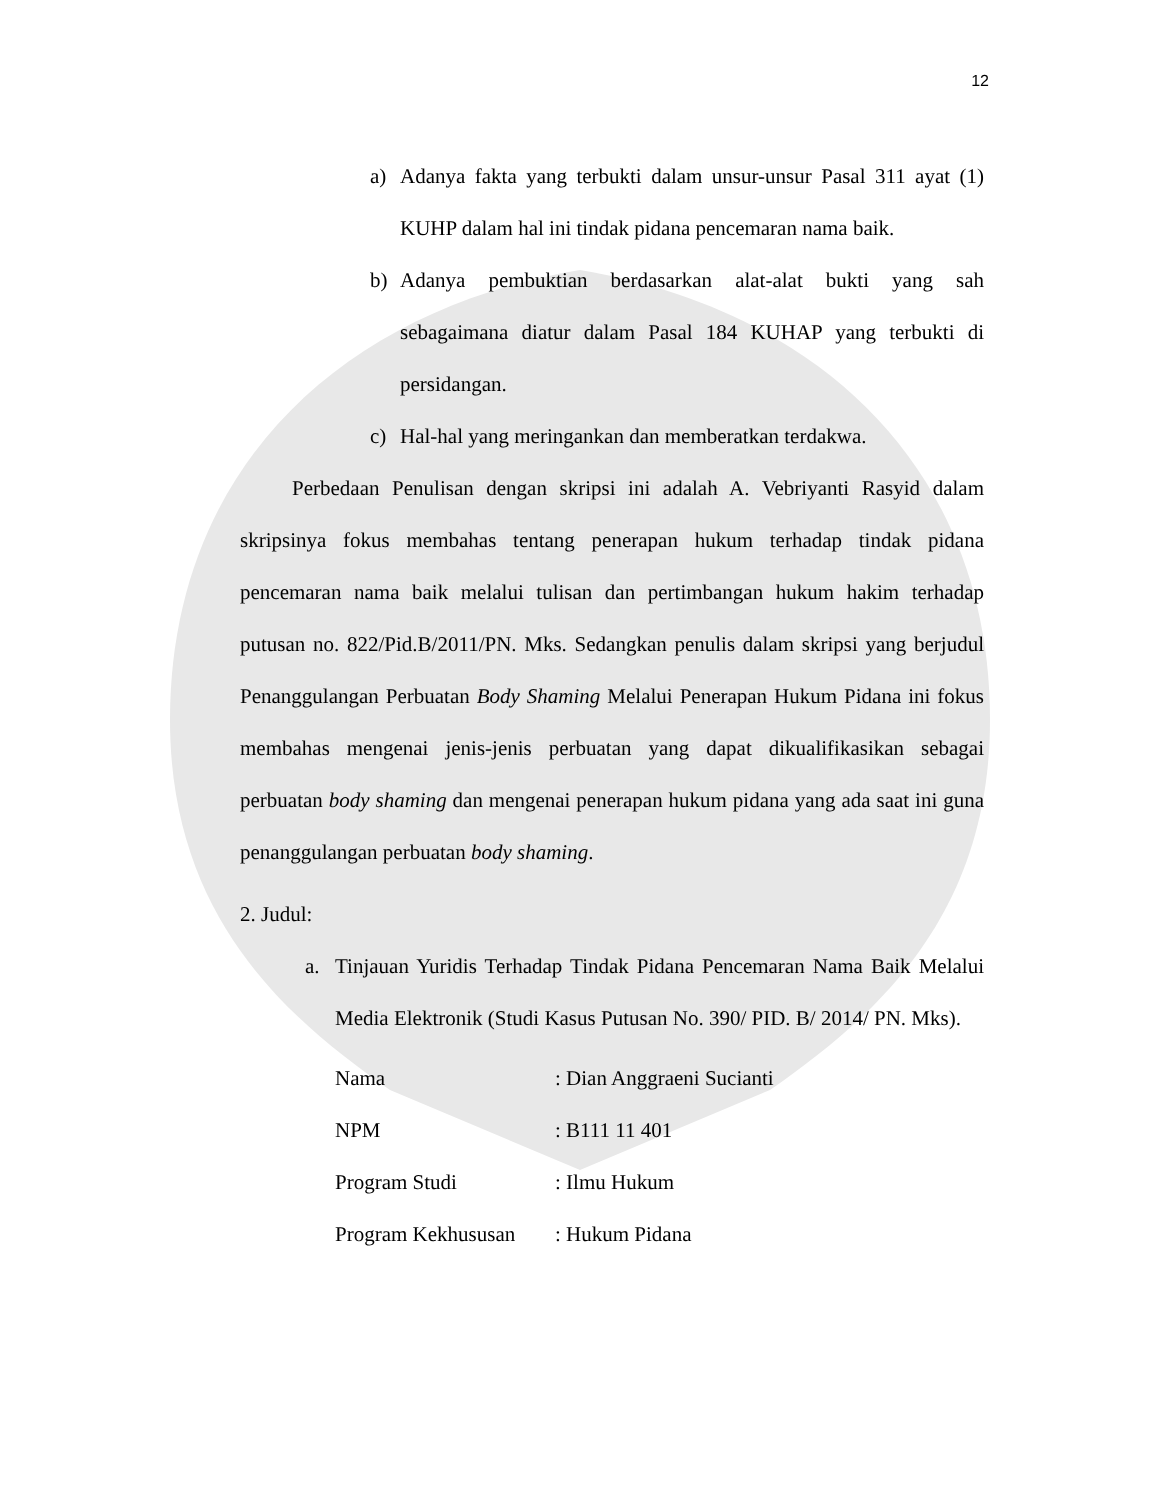12
a) Adanya fakta yang terbukti dalam unsur-unsur Pasal 311 ayat (1) KUHP dalam hal ini tindak pidana pencemaran nama baik.
b) Adanya pembuktian berdasarkan alat-alat bukti yang sah sebagaimana diatur dalam Pasal 184 KUHAP yang terbukti di persidangan.
c) Hal-hal yang meringankan dan memberatkan terdakwa.
Perbedaan Penulisan dengan skripsi ini adalah A. Vebriyanti Rasyid dalam skripsinya fokus membahas tentang penerapan hukum terhadap tindak pidana pencemaran nama baik melalui tulisan dan pertimbangan hukum hakim terhadap putusan no. 822/Pid.B/2011/PN. Mks. Sedangkan penulis dalam skripsi yang berjudul Penanggulangan Perbuatan Body Shaming Melalui Penerapan Hukum Pidana ini fokus membahas mengenai jenis-jenis perbuatan yang dapat dikualifikasikan sebagai perbuatan body shaming dan mengenai penerapan hukum pidana yang ada saat ini guna penanggulangan perbuatan body shaming.
2. Judul:
a. Tinjauan Yuridis Terhadap Tindak Pidana Pencemaran Nama Baik Melalui Media Elektronik (Studi Kasus Putusan No. 390/ PID. B/ 2014/ PN. Mks).
Nama: Dian Anggraeni Sucianti
NPM: B111 11 401
Program Studi: Ilmu Hukum
Program Kekhususan: Hukum Pidana